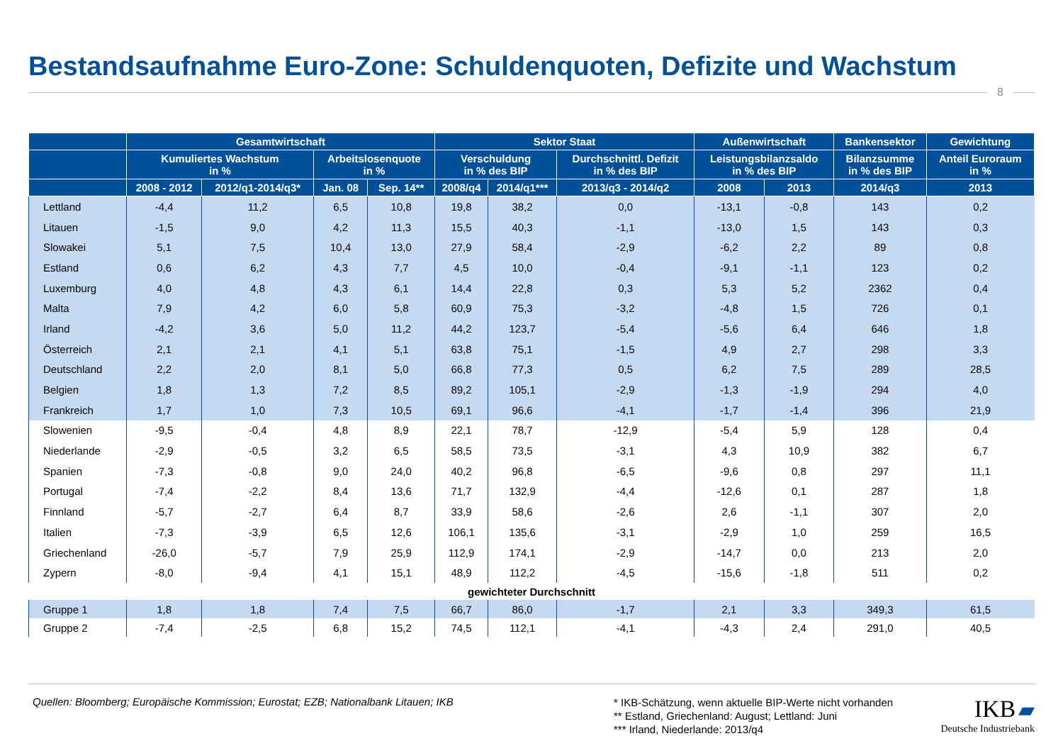Bestandsaufnahme Euro-Zone: Schuldenquoten, Defizite und Wachstum
8
| | Gesamtwirtschaft | | | | Sektor Staat | | | Außenwirtschaft | | Bankensektor | Gewichtung |
| --- | --- | --- | --- | --- | --- | --- | --- | --- | --- | --- | --- |
| | Kumuliertes Wachstum in % | | Arbeitslosenquote in % | | Verschuldung in % des BIP | | Durchschnittl. Defizit in % des BIP | Leistungsbilanzsaldo in % des BIP | | Bilanzsumme in % des BIP | Anteil Euroraum in % |
| | 2008 - 2012 | 2012/q1-2014/q3* | Jan. 08 | Sep. 14** | 2008/q4 | 2014/q1*** | 2013/q3 - 2014/q2 | 2008 | 2013 | 2014/q3 | 2013 |
| Lettland | -4,4 | 11,2 | 6,5 | 10,8 | 19,8 | 38,2 | 0,0 | -13,1 | -0,8 | 143 | 0,2 |
| Litauen | -1,5 | 9,0 | 4,2 | 11,3 | 15,5 | 40,3 | -1,1 | -13,0 | 1,5 | 143 | 0,3 |
| Slowakei | 5,1 | 7,5 | 10,4 | 13,0 | 27,9 | 58,4 | -2,9 | -6,2 | 2,2 | 89 | 0,8 |
| Estland | 0,6 | 6,2 | 4,3 | 7,7 | 4,5 | 10,0 | -0,4 | -9,1 | -1,1 | 123 | 0,2 |
| Luxemburg | 4,0 | 4,8 | 4,3 | 6,1 | 14,4 | 22,8 | 0,3 | 5,3 | 5,2 | 2362 | 0,4 |
| Malta | 7,9 | 4,2 | 6,0 | 5,8 | 60,9 | 75,3 | -3,2 | -4,8 | 1,5 | 726 | 0,1 |
| Irland | -4,2 | 3,6 | 5,0 | 11,2 | 44,2 | 123,7 | -5,4 | -5,6 | 6,4 | 646 | 1,8 |
| Österreich | 2,1 | 2,1 | 4,1 | 5,1 | 63,8 | 75,1 | -1,5 | 4,9 | 2,7 | 298 | 3,3 |
| Deutschland | 2,2 | 2,0 | 8,1 | 5,0 | 66,8 | 77,3 | 0,5 | 6,2 | 7,5 | 289 | 28,5 |
| Belgien | 1,8 | 1,3 | 7,2 | 8,5 | 89,2 | 105,1 | -2,9 | -1,3 | -1,9 | 294 | 4,0 |
| Frankreich | 1,7 | 1,0 | 7,3 | 10,5 | 69,1 | 96,6 | -4,1 | -1,7 | -1,4 | 396 | 21,9 |
| Slowenien | -9,5 | -0,4 | 4,8 | 8,9 | 22,1 | 78,7 | -12,9 | -5,4 | 5,9 | 128 | 0,4 |
| Niederlande | -2,9 | -0,5 | 3,2 | 6,5 | 58,5 | 73,5 | -3,1 | 4,3 | 10,9 | 382 | 6,7 |
| Spanien | -7,3 | -0,8 | 9,0 | 24,0 | 40,2 | 96,8 | -6,5 | -9,6 | 0,8 | 297 | 11,1 |
| Portugal | -7,4 | -2,2 | 8,4 | 13,6 | 71,7 | 132,9 | -4,4 | -12,6 | 0,1 | 287 | 1,8 |
| Finnland | -5,7 | -2,7 | 6,4 | 8,7 | 33,9 | 58,6 | -2,6 | 2,6 | -1,1 | 307 | 2,0 |
| Italien | -7,3 | -3,9 | 6,5 | 12,6 | 106,1 | 135,6 | -3,1 | -2,9 | 1,0 | 259 | 16,5 |
| Griechenland | -26,0 | -5,7 | 7,9 | 25,9 | 112,9 | 174,1 | -2,9 | -14,7 | 0,0 | 213 | 2,0 |
| Zypern | -8,0 | -9,4 | 4,1 | 15,1 | 48,9 | 112,2 | -4,5 | -15,6 | -1,8 | 511 | 0,2 |
| gewichteter Durchschnitt | | | | | | | | | | | |
| Gruppe 1 | 1,8 | 1,8 | 7,4 | 7,5 | 66,7 | 86,0 | -1,7 | 2,1 | 3,3 | 349,3 | 61,5 |
| Gruppe 2 | -7,4 | -2,5 | 6,8 | 15,2 | 74,5 | 112,1 | -4,1 | -4,3 | 2,4 | 291,0 | 40,5 |
Quellen: Bloomberg; Europäische Kommission; Eurostat; EZB; Nationalbank Litauen; IKB
* IKB-Schätzung, wenn aktuelle BIP-Werte nicht vorhanden
** Estland, Griechenland: August; Lettland: Juni
*** Irland, Niederlande: 2013/q4
IKB ▰
Deutsche Industriebank